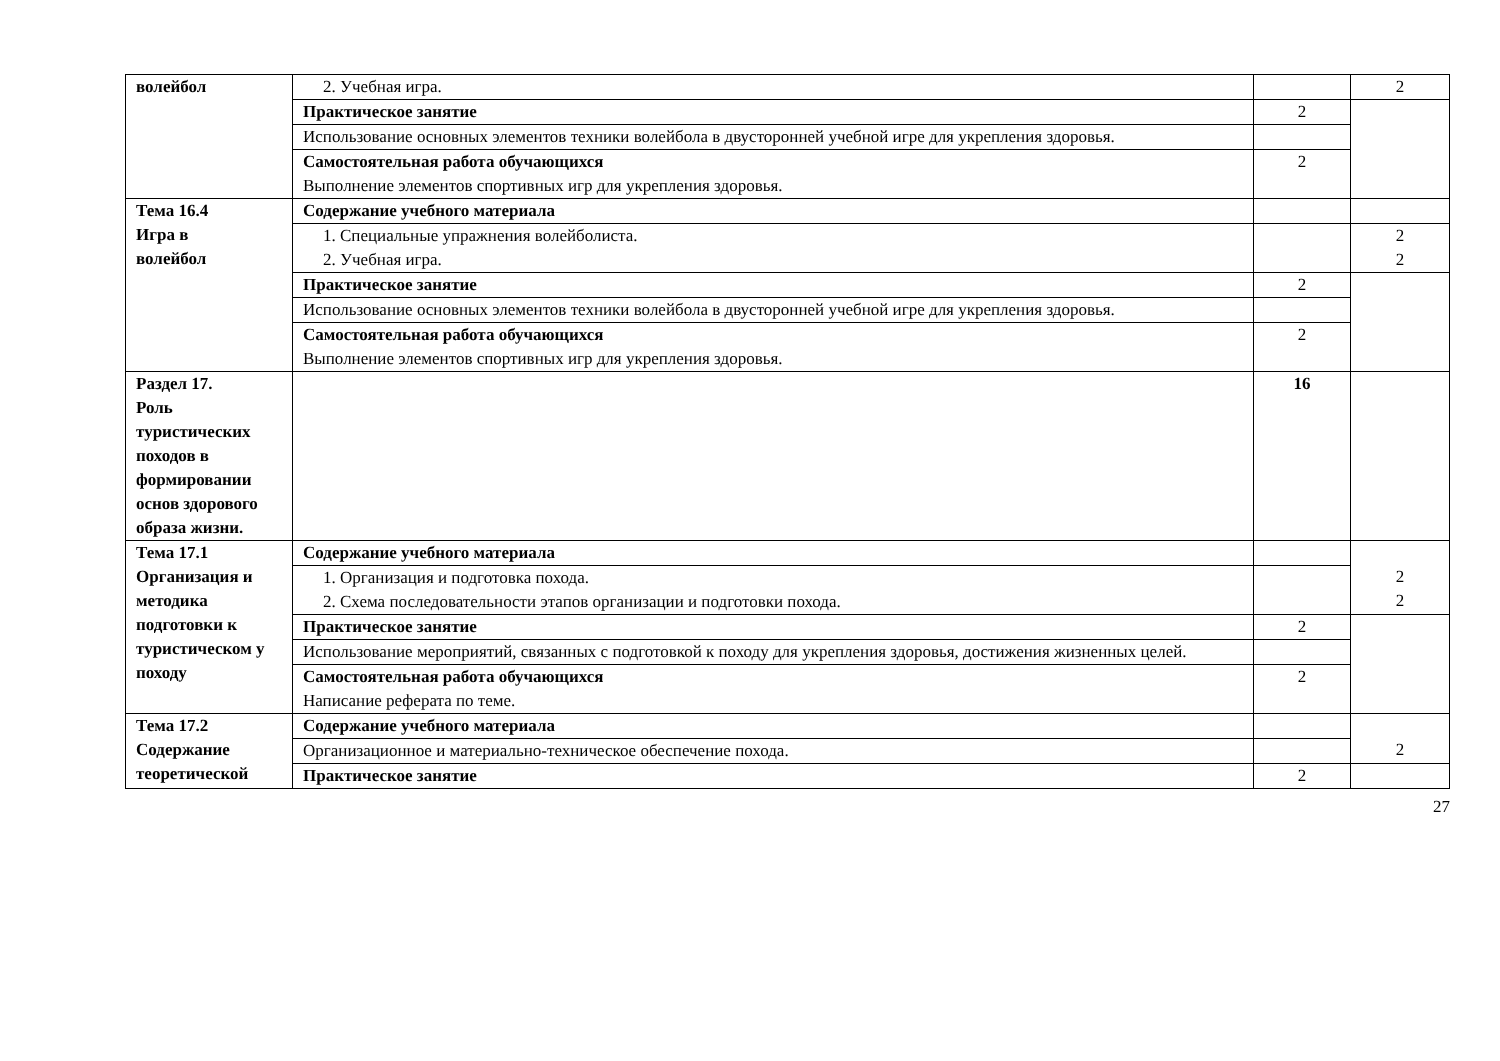| волейбол | 2. Учебная игра. | | 2 |
| | Практическое занятие | 2 | |
| | Использование основных элементов техники волейбола в двусторонней учебной игре для укрепления здоровья. | | |
| | Самостоятельная работа обучающихся | 2 | |
| | Выполнение элементов спортивных игр для укрепления здоровья. | | |
| Тема 16.4 Игра в волейбол | Содержание учебного материала | | |
| | 1. Специальные упражнения волейболиста. 2. Учебная игра. | | 2 2 |
| | Практическое занятие | 2 | |
| | Использование основных элементов техники волейбола в двусторонней учебной игре для укрепления здоровья. | | |
| | Самостоятельная работа обучающихся Выполнение элементов спортивных игр для укрепления здоровья. | 2 | |
| Раздел 17. Роль туристических походов в формировании основ здорового образа жизни. | | 16 | |
| Тема 17.1 Организация и методика подготовки к туристическом у походу | Содержание учебного материала | | 2 2 |
| | 1. Организация и подготовка похода. 2. Схема последовательности этапов организации и подготовки похода. | | |
| | Практическое занятие | 2 | |
| | Использование мероприятий, связанных с подготовкой к походу для укрепления здоровья, достижения жизненных целей. | | |
| | Самостоятельная работа обучающихся Написание реферата по теме. | 2 | |
| Тема 17.2 Содержание теоретической | Содержание учебного материала | | 2 |
| | Организационное и материально-техническое обеспечение похода. | | |
| | Практическое занятие | 2 | |
27